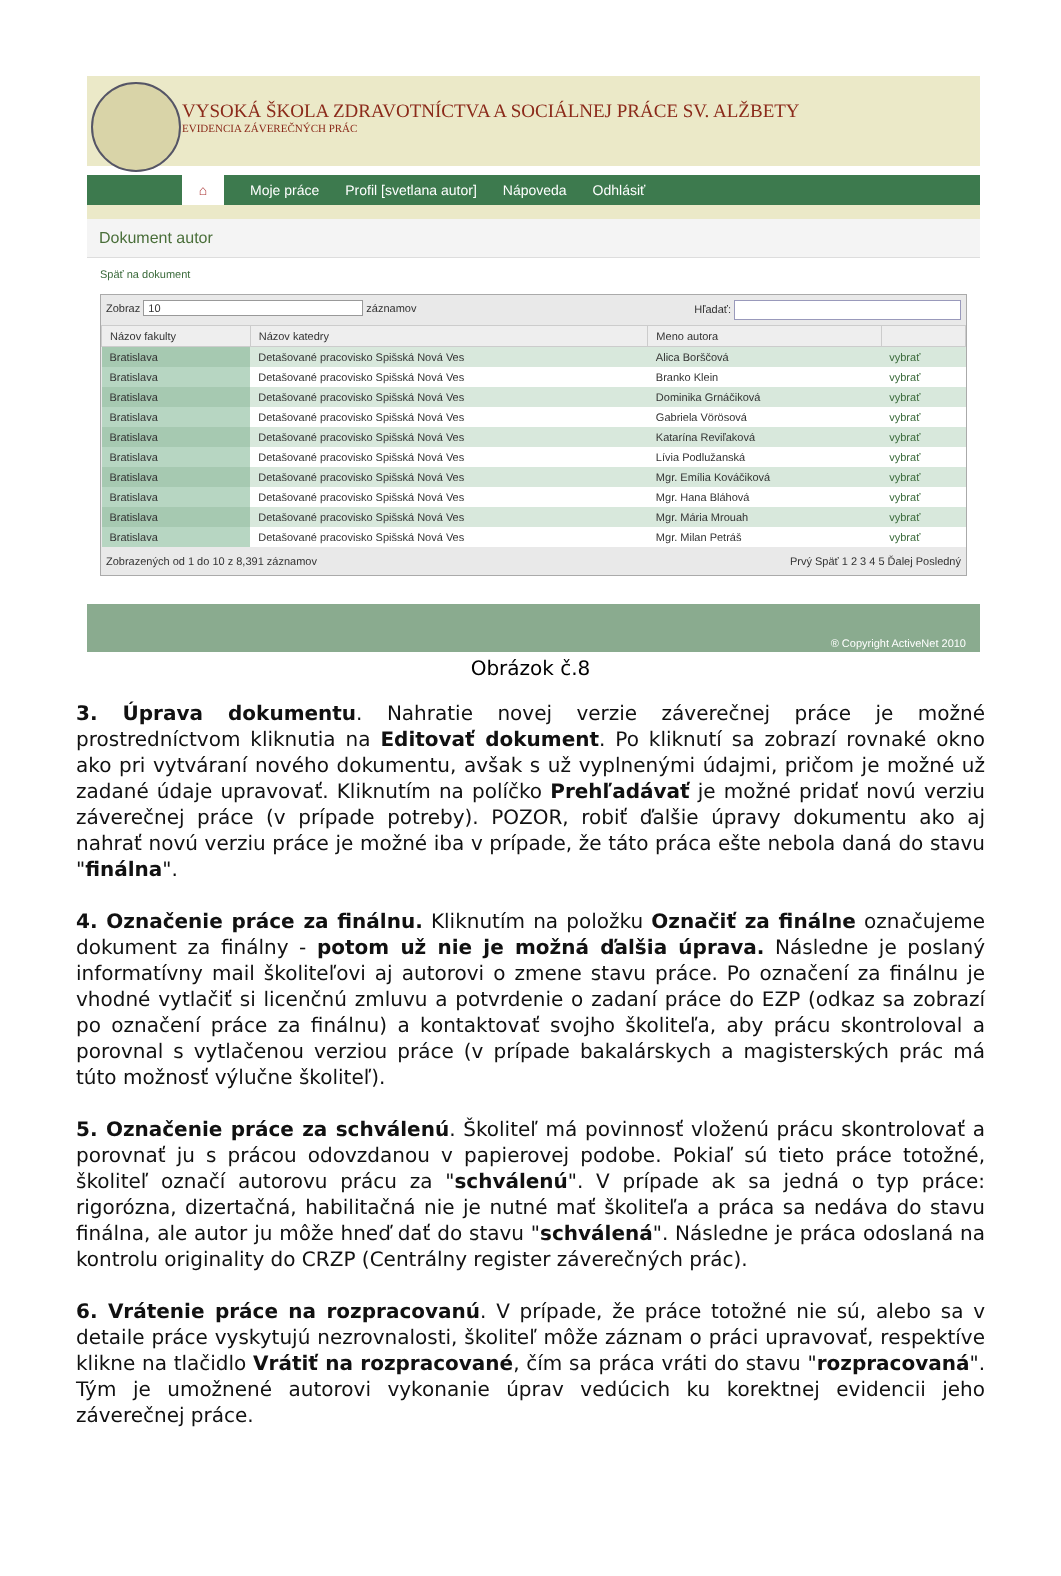VYSOKÁ ŠKOLA ZDRAVOTNÍCTVA A SOCIÁLNEJ PRÁCE SV. ALŽBETY
EVIDENCIA ZÁVEREČNÝCH PRÁC
⌂ Moje práce Profil [svetlana autor] Nápoveda Odhlásiť
Dokument autor
Späť na dokument
Zobraz 10 záznamov Hľadať:
| Názov fakulty | Názov katedry | Meno autora | |
| --- | --- | --- | --- |
| Bratislava | Detašované pracovisko Spišská Nová Ves | Alica Borščová | vybrať |
| Bratislava | Detašované pracovisko Spišská Nová Ves | Branko Klein | vybrať |
| Bratislava | Detašované pracovisko Spišská Nová Ves | Dominika Grnáčiková | vybrať |
| Bratislava | Detašované pracovisko Spišská Nová Ves | Gabriela Vörösová | vybrať |
| Bratislava | Detašované pracovisko Spišská Nová Ves | Katarína Reviľaková | vybrať |
| Bratislava | Detašované pracovisko Spišská Nová Ves | Lívia Podlužanská | vybrať |
| Bratislava | Detašované pracovisko Spišská Nová Ves | Mgr. Emília Kováčiková | vybrať |
| Bratislava | Detašované pracovisko Spišská Nová Ves | Mgr. Hana Bláhová | vybrať |
| Bratislava | Detašované pracovisko Spišská Nová Ves | Mgr. Mária Mrouah | vybrať |
| Bratislava | Detašované pracovisko Spišská Nová Ves | Mgr. Milan Petráš | vybrať |
Zobrazených od 1 do 10 z 8,391 záznamov Prvý Späť 1 2 3 4 5 Ďalej Posledný
® Copyright ActiveNet 2010
Obrázok č.8
3. Úprava dokumentu. Nahratie novej verzie záverečnej práce je možné prostredníctvom kliknutia na Editovať dokument. Po kliknutí sa zobrazí rovnaké okno ako pri vytváraní nového dokumentu, avšak s už vyplnenými údajmi, pričom je možné už zadané údaje upravovať. Kliknutím na políčko Prehľadávať je možné pridať novú verziu záverečnej práce (v prípade potreby). POZOR, robiť ďalšie úpravy dokumentu ako aj nahrať novú verziu práce je možné iba v prípade, že táto práca ešte nebola daná do stavu "finálna".
4. Označenie práce za finálnu. Kliknutím na položku Označiť za finálne označujeme dokument za finálny - potom už nie je možná ďalšia úprava. Následne je poslaný informatívny mail školiteľovi aj autorovi o zmene stavu práce. Po označení za finálnu je vhodné vytlačiť si licenčnú zmluvu a potvrdenie o zadaní práce do EZP (odkaz sa zobrazí po označení práce za finálnu) a kontaktovať svojho školiteľa, aby prácu skontroloval a porovnal s vytlačenou verziou práce (v prípade bakalárskych a magisterských prác má túto možnosť výlučne školiteľ).
5. Označenie práce za schválenú. Školiteľ má povinnosť vloženú prácu skontrolovať a porovnať ju s prácou odovzdanou v papierovej podobe. Pokiaľ sú tieto práce totožné, školiteľ označí autorovu prácu za "schválenú". V prípade ak sa jedná o typ práce: rigorózna, dizertačná, habilitačná nie je nutné mať školiteľa a práca sa nedáva do stavu finálna, ale autor ju môže hneď dať do stavu "schválená". Následne je práca odoslaná na kontrolu originality do CRZP (Centrálny register záverečných prác).
6. Vrátenie práce na rozpracovanú. V prípade, že práce totožné nie sú, alebo sa v detaile práce vyskytujú nezrovnalosti, školiteľ môže záznam o práci upravovať, respektíve klikne na tlačidlo Vrátiť na rozpracované, čím sa práca vráti do stavu "rozpracovaná". Tým je umožnené autorovi vykonanie úprav vedúcich ku korektnej evidencii jeho záverečnej práce.